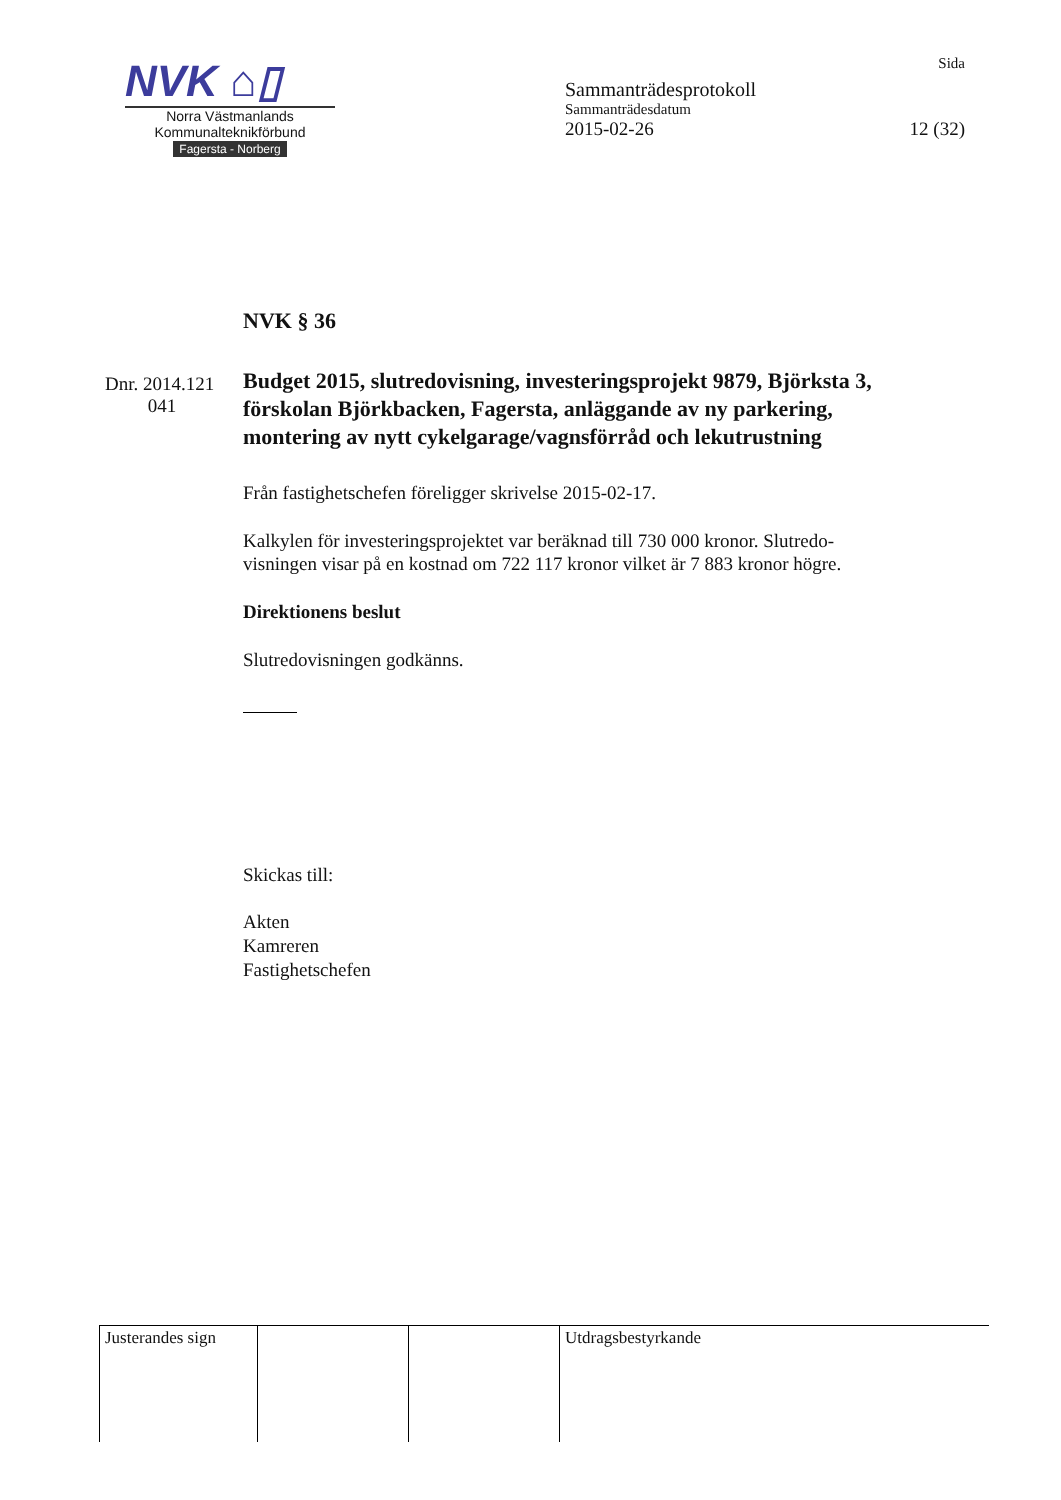NVK ⌂▯
Norra Västmanlands
Kommunalteknikförbund
Fagersta - Norberg
Sida
Sammanträdesprotokoll
Sammanträdesdatum
2015-02-26 12 (32)
Dnr. 2014.121
041
NVK § 36
Budget 2015, slutredovisning, investeringsprojekt 9879, Björksta 3, förskolan Björkbacken, Fagersta, anläggande av ny parkering, montering av nytt cykelgarage/vagnsförråd och lekutrustning
Från fastighetschefen föreligger skrivelse 2015-02-17.
Kalkylen för investeringsprojektet var beräknad till 730 000 kronor. Slutredo-visningen visar på en kostnad om 722 117 kronor vilket är 7 883 kronor högre.
Direktionens beslut
Slutredovisningen godkänns.
Skickas till:
Akten
Kamreren
Fastighetschefen
| Justerandes sign | | | Utdragsbestyrkande |